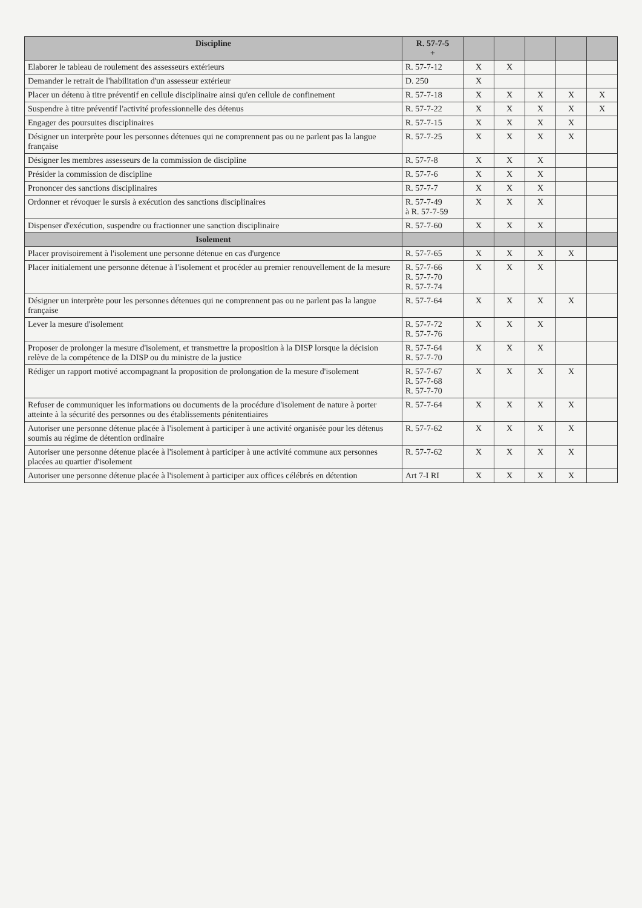| Discipline | R. 57-7-5 + | | | | | |
| --- | --- | --- | --- | --- | --- | --- |
| Elaborer le tableau de roulement des assesseurs extérieurs | R. 57-7-12 | X | X | | | |
| Demander le retrait de l'habilitation d'un assesseur extérieur | D. 250 | X | | | | |
| Placer un détenu à titre préventif en cellule disciplinaire ainsi qu'en cellule de confinement | R. 57-7-18 | X | X | X | X | X |
| Suspendre à titre préventif l'activité professionnelle des détenus | R. 57-7-22 | X | X | X | X | X |
| Engager des poursuites disciplinaires | R. 57-7-15 | X | X | X | X | |
| Désigner un interprète pour les personnes détenues qui ne comprennent pas ou ne parlent pas la langue française | R. 57-7-25 | X | X | X | X | |
| Désigner les membres assesseurs de la commission de discipline | R. 57-7-8 | X | X | X | | |
| Présider la commission de discipline | R. 57-7-6 | X | X | X | | |
| Prononcer des sanctions disciplinaires | R. 57-7-7 | X | X | X | | |
| Ordonner et révoquer le sursis à exécution des sanctions disciplinaires | R. 57-7-49 à R. 57-7-59 | X | X | X | | |
| Dispenser d'exécution, suspendre ou fractionner une sanction disciplinaire | R. 57-7-60 | X | X | X | | |
| Isolement | | | | | | |
| Placer provisoirement à l'isolement une personne détenue en cas d'urgence | R. 57-7-65 | X | X | X | X | |
| Placer initialement une personne détenue à l'isolement et procéder au premier renouvellement de la mesure | R. 57-7-66 R. 57-7-70 R. 57-7-74 | X | X | X | | |
| Désigner un interprète pour les personnes détenues qui ne comprennent pas ou ne parlent pas la langue française | R. 57-7-64 | X | X | X | X | |
| Lever la mesure d'isolement | R. 57-7-72 R. 57-7-76 | X | X | X | | |
| Proposer de prolonger la mesure d'isolement, et transmettre la proposition à la DISP lorsque la décision relève de la compétence de la DISP ou du ministre de la justice | R. 57-7-64 R. 57-7-70 | X | X | X | | |
| Rédiger un rapport motivé accompagnant la proposition de prolongation de la mesure d'isolement | R. 57-7-67 R. 57-7-68 R. 57-7-70 | X | X | X | X | |
| Refuser de communiquer les informations ou documents de la procédure d'isolement de nature à porter atteinte à la sécurité des personnes ou des établissements pénitentiaires | R. 57-7-64 | X | X | X | X | |
| Autoriser une personne détenue placée à l'isolement à participer à une activité organisée pour les détenus soumis au régime de détention ordinaire | R. 57-7-62 | X | X | X | X | |
| Autoriser une personne détenue placée à l'isolement à participer à une activité commune aux personnes placées au quartier d'isolement | R. 57-7-62 | X | X | X | X | |
| Autoriser une personne détenue placée à l'isolement à participer aux offices célébrés en détention | Art 7-I RI | X | X | X | X | |